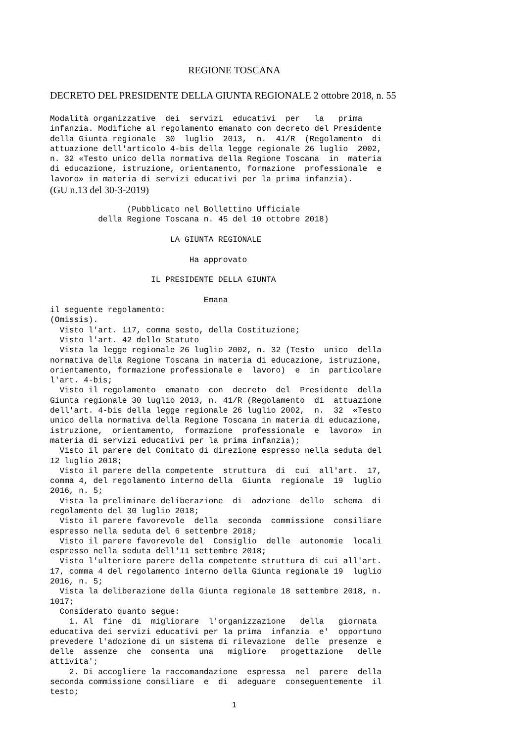REGIONE TOSCANA
DECRETO DEL PRESIDENTE DELLA GIUNTA REGIONALE 2 ottobre 2018, n. 55
Modalità organizzative  dei  servizi  educativi  per   la   prima
infanzia. Modifiche al regolamento emanato con decreto del Presidente
della Giunta regionale  30  luglio  2013,  n.  41/R  (Regolamento  di
attuazione dell'articolo 4-bis della legge regionale 26 luglio  2002,
n. 32 «Testo unico della normativa della Regione Toscana  in  materia
di educazione, istruzione, orientamento, formazione  professionale  e
lavoro» in materia di servizi educativi per la prima infanzia).
(GU n.13 del 30-3-2019)
                (Pubblicato nel Bollettino Ufficiale
          della Regione Toscana n. 45 del 10 ottobre 2018)

                         LA GIUNTA REGIONALE

                             Ha approvato

                     IL PRESIDENTE DELLA GIUNTA

                                Emana
il seguente regolamento:
(Omissis).
  Visto l'art. 117, comma sesto, della Costituzione;
  Visto l'art. 42 dello Statuto
  Vista la legge regionale 26 luglio 2002, n. 32 (Testo  unico  della
normativa della Regione Toscana in materia di educazione, istruzione,
orientamento, formazione professionale e  lavoro)  e  in  particolare
l'art. 4-bis;
  Visto il regolamento  emanato  con  decreto  del  Presidente  della
Giunta regionale 30 luglio 2013, n. 41/R (Regolamento  di  attuazione
dell'art. 4-bis della legge regionale 26 luglio 2002,  n.  32  «Testo
unico della normativa della Regione Toscana in materia di educazione,
istruzione,  orientamento,  formazione  professionale  e  lavoro»  in
materia di servizi educativi per la prima infanzia);
  Visto il parere del Comitato di direzione espresso nella seduta del
12 luglio 2018;
  Visto il parere della competente  struttura  di  cui  all'art.  17,
comma 4, del regolamento interno della  Giunta  regionale  19  luglio
2016, n. 5;
  Vista la preliminare deliberazione  di  adozione  dello  schema  di
regolamento del 30 luglio 2018;
  Visto il parere favorevole  della  seconda  commissione  consiliare
espresso nella seduta del 6 settembre 2018;
  Visto il parere favorevole del  Consiglio  delle  autonomie  locali
espresso nella seduta dell'11 settembre 2018;
  Visto l'ulteriore parere della competente struttura di cui all'art.
17, comma 4 del regolamento interno della Giunta regionale 19  luglio
2016, n. 5;
  Vista la deliberazione della Giunta regionale 18 settembre 2018, n.
1017;
  Considerato quanto segue:
    1. Al  fine  di  migliorare  l'organizzazione   della   giornata
educativa dei servizi educativi per la prima  infanzia  e'  opportuno
prevedere l'adozione di un sistema di rilevazione  delle  presenze  e
delle  assenze  che  consenta  una   migliore   progettazione   delle
attivita';
    2. Di accogliere la raccomandazione  espressa  nel  parere  della
seconda commissione consiliare  e  di  adeguare  conseguentemente  il
testo;
1